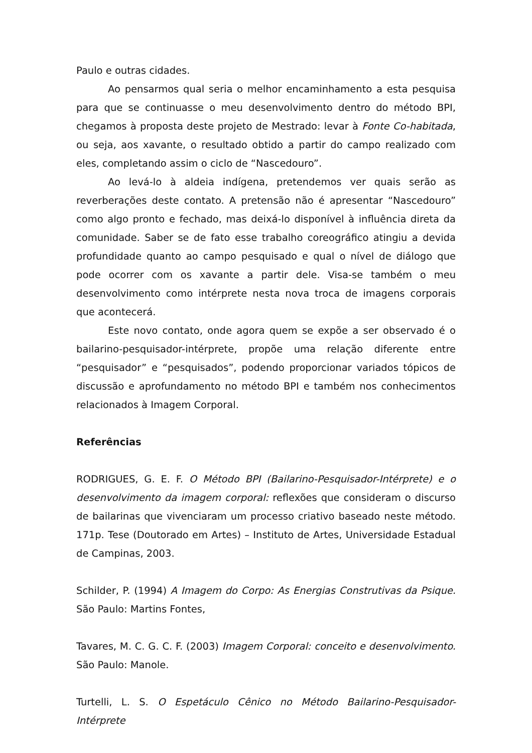Paulo e outras cidades.
Ao pensarmos qual seria o melhor encaminhamento a esta pesquisa para que se continuasse o meu desenvolvimento dentro do método BPI, chegamos à proposta deste projeto de Mestrado: levar à Fonte Co-habitada, ou seja, aos xavante, o resultado obtido a partir do campo realizado com eles, completando assim o ciclo de “Nascedouro”.
Ao levá-lo à aldeia indígena, pretendemos ver quais serão as reverberações deste contato. A pretensão não é apresentar “Nascedouro” como algo pronto e fechado, mas deixá-lo disponível à influência direta da comunidade. Saber se de fato esse trabalho coreográfico atingiu a devida profundidade quanto ao campo pesquisado e qual o nível de diálogo que pode ocorrer com os xavante a partir dele. Visa-se também o meu desenvolvimento como intérprete nesta nova troca de imagens corporais que acontecerá.
Este novo contato, onde agora quem se expõe a ser observado é o bailarino-pesquisador-intérprete, propõe uma relação diferente entre “pesquisador” e “pesquisados”, podendo proporcionar variados tópicos de discussão e aprofundamento no método BPI e também nos conhecimentos relacionados à Imagem Corporal.
Referências
RODRIGUES, G. E. F. O Método BPI (Bailarino-Pesquisador-Intérprete) e o desenvolvimento da imagem corporal: reflexões que consideram o discurso de bailarinas que vivenciaram um processo criativo baseado neste método. 171p. Tese (Doutorado em Artes) – Instituto de Artes, Universidade Estadual de Campinas, 2003.
Schilder, P. (1994) A Imagem do Corpo: As Energias Construtivas da Psique. São Paulo: Martins Fontes,
Tavares, M. C. G. C. F. (2003) Imagem Corporal: conceito e desenvolvimento. São Paulo: Manole.
Turtelli, L. S. O Espetáculo Cênico no Método Bailarino-Pesquisador-Intérprete